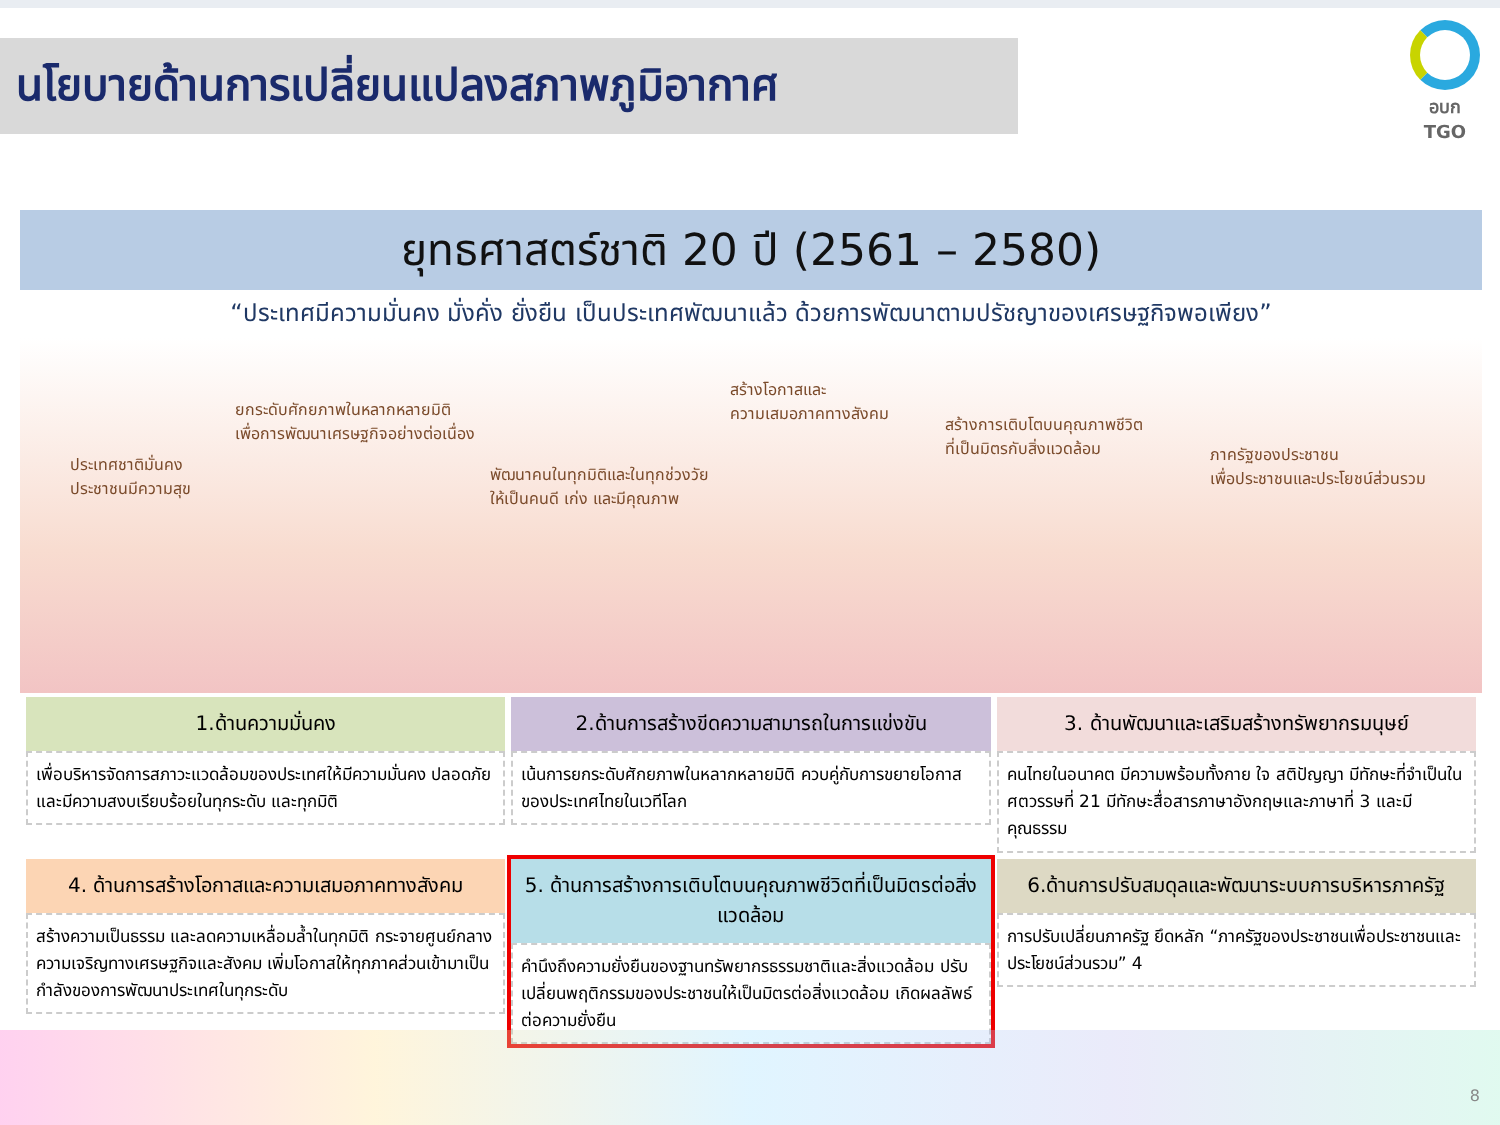นโยบายด้านการเปลี่ยนแปลงสภาพภูมิอากาศ
อบก
TGO
ยุทธศาสตร์ชาติ 20 ปี (2561 – 2580)
“ประเทศมีความมั่นคง มั่งคั่ง ยั่งยืน เป็นประเทศพัฒนาแล้ว ด้วยการพัฒนาตามปรัชญาของเศรษฐกิจพอเพียง”
ประเทศชาติมั่นคง
ประชาชนมีความสุข
ยกระดับศักยภาพในหลากหลายมิติ
เพื่อการพัฒนาเศรษฐกิจอย่างต่อเนื่อง
พัฒนาคนในทุกมิติและในทุกช่วงวัย
ให้เป็นคนดี เก่ง และมีคุณภาพ
สร้างโอกาสและ
ความเสมอภาคทางสังคม
สร้างการเติบโตบนคุณภาพชีวิต
ที่เป็นมิตรกับสิ่งแวดล้อม
ภาครัฐของประชาชน
เพื่อประชาชนและประโยชน์ส่วนรวม
1.ด้านความมั่นคง
เพื่อบริหารจัดการสภาวะแวดล้อมของประเทศให้มีความมั่นคง ปลอดภัย และมีความสงบเรียบร้อยในทุกระดับ และทุกมิติ
2.ด้านการสร้างขีดความสามารถในการแข่งขัน
เน้นการยกระดับศักยภาพในหลากหลายมิติ ควบคู่กับการขยายโอกาสของประเทศไทยในเวทีโลก
3. ด้านพัฒนาและเสริมสร้างทรัพยากรมนุษย์
คนไทยในอนาคต มีความพร้อมทั้งกาย ใจ สติปัญญา มีทักษะที่จำเป็นในศตวรรษที่ 21 มีทักษะสื่อสารภาษาอังกฤษและภาษาที่ 3 และมีคุณธรรม
4. ด้านการสร้างโอกาสและความเสมอภาคทางสังคม
สร้างความเป็นธรรม และลดความเหลื่อมล้ำในทุกมิติ กระจายศูนย์กลางความเจริญทางเศรษฐกิจและสังคม เพิ่มโอกาสให้ทุกภาคส่วนเข้ามาเป็นกำลังของการพัฒนาประเทศในทุกระดับ
5. ด้านการสร้างการเติบโตบนคุณภาพชีวิตที่เป็นมิตรต่อสิ่งแวดล้อม
คำนึงถึงความยั่งยืนของฐานทรัพยากรธรรมชาติและสิ่งแวดล้อม ปรับเปลี่ยนพฤติกรรมของประชาชนให้เป็นมิตรต่อสิ่งแวดล้อม เกิดผลลัพธ์ต่อความยั่งยืน
6.ด้านการปรับสมดุลและพัฒนาระบบการบริหารภาครัฐ
การปรับเปลี่ยนภาครัฐ ยึดหลัก “ภาครัฐของประชาชนเพื่อประชาชนและประโยชน์ส่วนรวม” 4
8